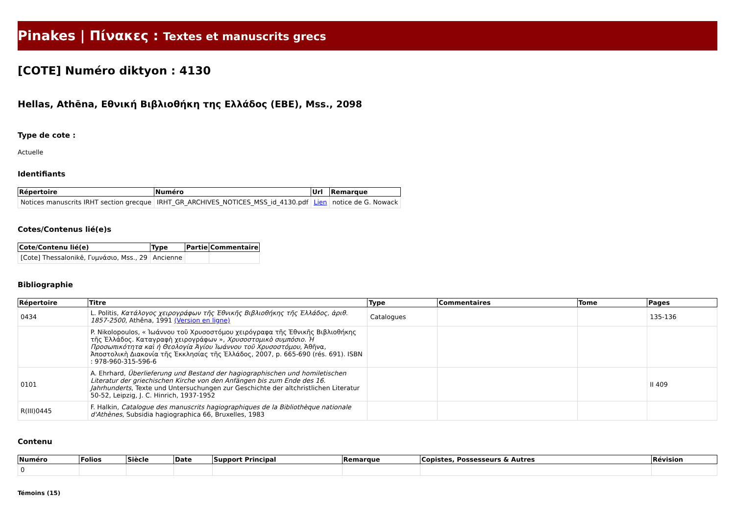Pinakes | Πίνακες : Textes et manuscrits grecs
[COTE] Numéro diktyon : 4130
Hellas, Athēna, Εθνική Βιβλιοθήκη της Ελλάδος (EBE), Mss., 2098
Type de cote :
Actuelle
Identifiants
| Répertoire | Numéro | Url | Remarque |
| --- | --- | --- | --- |
| Notices manuscrits IRHT section grecque | IRHT_GR_ARCHIVES_NOTICES_MSS_id_4130.pdf | Lien | notice de G. Nowack |
Cotes/Contenus lié(e)s
| Cote/Contenu lié(e) | Type | Partie | Commentaire |
| --- | --- | --- | --- |
| [Cote] Thessalonikē, Γυμνάσιο, Mss., 29 | Ancienne | | |
Bibliographie
| Répertoire | Titre | Type | Commentaires | Tome | Pages |
| --- | --- | --- | --- | --- | --- |
| 0434 | L. Politis, Κατάλογος χειρογράφων τῆς Ἐθνικῆς Βιβλιοθήκης τῆς Ἑλλάδος, ἀριθ. 1857-2500 , Athêna, 1991 (Version en ligne) | Catalogues | | | 135-136 |
| | P. Nikolopoulos, « Ἰωάννου τοῦ Χρυσοστόμου χειρόγραφα τῆς Ἐθνικῆς Βιβλιοθήκης τῆς Ἑλλάδος. Καταγραφὴ χειρογράφων », Χρυσοστομικὸ συμπόσιο. Ἡ Προσωπικότητα καὶ ἡ Θεολογία Ἁγίου Ἰωάννου τοῦ Χρυσοστόμου , Ἀθῆνα, Ἀποστολικὴ Διακονία τῆς Ἐκκλησίας τῆς Ἑλλάδος, 2007, p. 665-690 (rés. 691). ISBN : 978-960-315-596-6 | | | | |
| 0101 | A. Ehrhard, Überlieferung und Bestand der hagiographischen und homiletischen Literatur der griechischen Kirche von den Anfängen bis zum Ende des 16. Jahrhunderts , Texte und Untersuchungen zur Geschichte der altchristlichen Literatur 50-52, Leipzig, J. C. Hinrich, 1937-1952 | | | | II 409 |
| R(III)0445 | F. Halkin, Catalogue des manuscrits hagiographiques de la Bibliothèque nationale d'Athènes , Subsidia hagiographica 66, Bruxelles, 1983 | | | | |
Contenu
| Numéro | Folios | Siècle | Date | Support Principal | Remarque | Copistes, Possesseurs & Autres | Révision |
| --- | --- | --- | --- | --- | --- | --- | --- |
| 0 | | | | | | | |
Témoins (15)